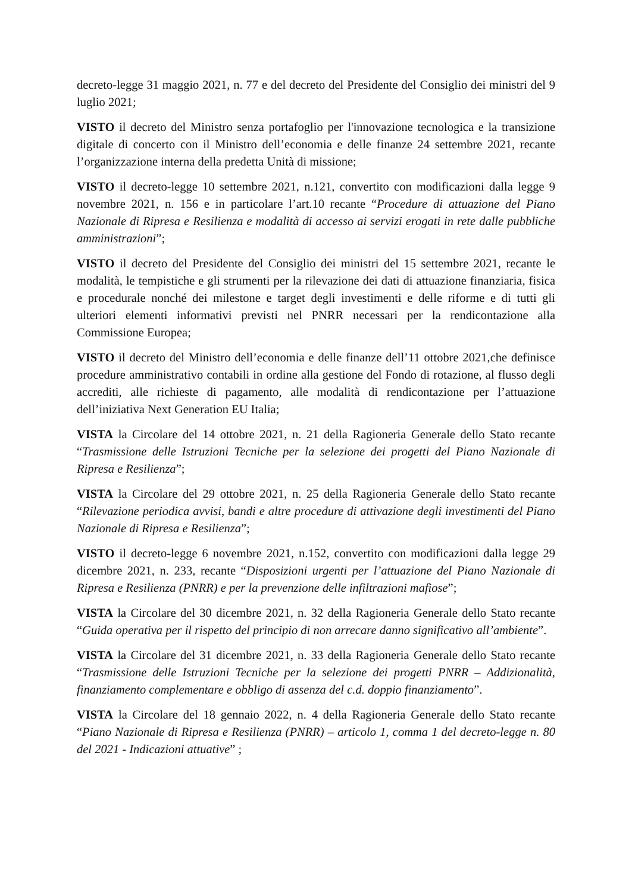decreto-legge 31 maggio 2021, n. 77 e del decreto del Presidente del Consiglio dei ministri del 9 luglio 2021;
VISTO il decreto del Ministro senza portafoglio per l'innovazione tecnologica e la transizione digitale di concerto con il Ministro dell’economia e delle finanze 24 settembre 2021, recante l’organizzazione interna della predetta Unità di missione;
VISTO il decreto-legge 10 settembre 2021, n.121, convertito con modificazioni dalla legge 9 novembre 2021, n. 156 e in particolare l’art.10 recante “Procedure di attuazione del Piano Nazionale di Ripresa e Resilienza e modalità di accesso ai servizi erogati in rete dalle pubbliche amministrazioni”;
VISTO il decreto del Presidente del Consiglio dei ministri del 15 settembre 2021, recante le modalità, le tempistiche e gli strumenti per la rilevazione dei dati di attuazione finanziaria, fisica e procedurale nonché dei milestone e target degli investimenti e delle riforme e di tutti gli ulteriori elementi informativi previsti nel PNRR necessari per la rendicontazione alla Commissione Europea;
VISTO il decreto del Ministro dell’economia e delle finanze dell’11 ottobre 2021,che definisce procedure amministrativo contabili in ordine alla gestione del Fondo di rotazione, al flusso degli accrediti, alle richieste di pagamento, alle modalità di rendicontazione per l’attuazione dell’iniziativa Next Generation EU Italia;
VISTA la Circolare del 14 ottobre 2021, n. 21 della Ragioneria Generale dello Stato recante “Trasmissione delle Istruzioni Tecniche per la selezione dei progetti del Piano Nazionale di Ripresa e Resilienza”;
VISTA la Circolare del 29 ottobre 2021, n. 25 della Ragioneria Generale dello Stato recante “Rilevazione periodica avvisi, bandi e altre procedure di attivazione degli investimenti del Piano Nazionale di Ripresa e Resilienza”;
VISTO il decreto-legge 6 novembre 2021, n.152, convertito con modificazioni dalla legge 29 dicembre 2021, n. 233, recante “Disposizioni urgenti per l’attuazione del Piano Nazionale di Ripresa e Resilienza (PNRR) e per la prevenzione delle infiltrazioni mafiose”;
VISTA la Circolare del 30 dicembre 2021, n. 32 della Ragioneria Generale dello Stato recante “Guida operativa per il rispetto del principio di non arrecare danno significativo all’ambiente”.
VISTA la Circolare del 31 dicembre 2021, n. 33 della Ragioneria Generale dello Stato recante “Trasmissione delle Istruzioni Tecniche per la selezione dei progetti PNRR – Addizionalità, finanziamento complementare e obbligo di assenza del c.d. doppio finanziamento”.
VISTA la Circolare del 18 gennaio 2022, n. 4 della Ragioneria Generale dello Stato recante “Piano Nazionale di Ripresa e Resilienza (PNRR) – articolo 1, comma 1 del decreto-legge n. 80 del 2021 - Indicazioni attuative” ;